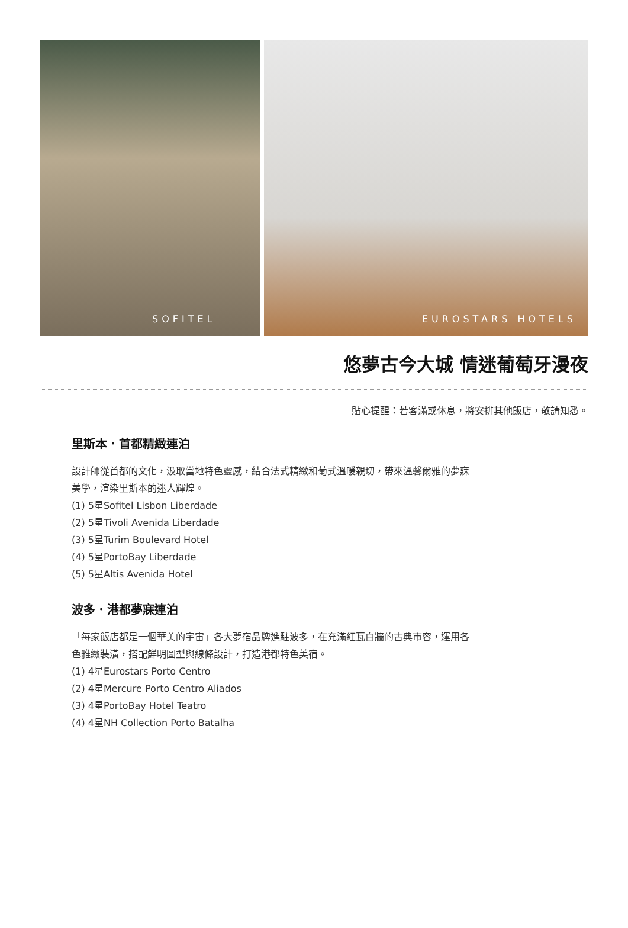SOFITEL
EUROSTARS HOTELS
悠夢古今大城 情迷葡萄牙漫夜
貼心提醒：若客滿或休息，將安排其他飯店，敬請知悉。
里斯本．首都精緻連泊
設計師從首都的文化，汲取當地特色靈感，結合法式精緻和葡式溫暖親切，帶來溫馨爾雅的夢寐美學，渲染里斯本的迷人輝煌。
(1) 5星Sofitel Lisbon Liberdade
(2) 5星Tivoli Avenida Liberdade
(3) 5星Turim Boulevard Hotel
(4) 5星PortoBay Liberdade
(5) 5星Altis Avenida Hotel
波多．港都夢寐連泊
「每家飯店都是一個華美的宇宙」各大夢宿品牌進駐波多，在充滿紅瓦白牆的古典市容，運用各色雅緻裝潢，搭配鮮明圖型與線條設計，打造港都特色美宿。
(1) 4星Eurostars Porto Centro
(2) 4星Mercure Porto Centro Aliados
(3) 4星PortoBay Hotel Teatro
(4) 4星NH Collection Porto Batalha